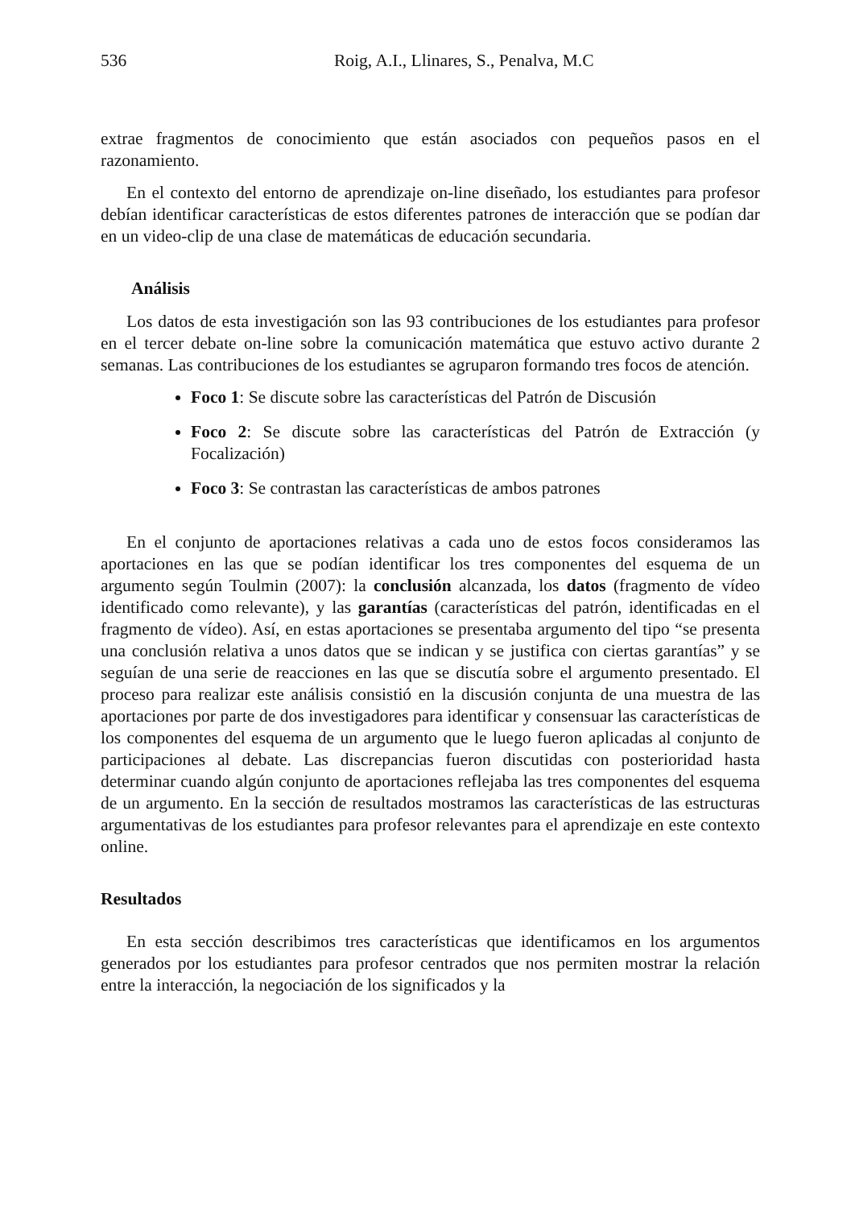536 Roig, A.I., Llinares, S., Penalva, M.C
extrae fragmentos de conocimiento que están asociados con pequeños pasos en el razonamiento.
En el contexto del entorno de aprendizaje on-line diseñado, los estudiantes para profesor debían identificar características de estos diferentes patrones de interacción que se podían dar en un video-clip de una clase de matemáticas de educación secundaria.
Análisis
Los datos de esta investigación son las 93 contribuciones de los estudiantes para profesor en el tercer debate on-line sobre la comunicación matemática que estuvo activo durante 2 semanas. Las contribuciones de los estudiantes se agruparon formando tres focos de atención.
Foco 1: Se discute sobre las características del Patrón de Discusión
Foco 2: Se discute sobre las características del Patrón de Extracción (y Focalización)
Foco 3: Se contrastan las características de ambos patrones
En el conjunto de aportaciones relativas a cada uno de estos focos consideramos las aportaciones en las que se podían identificar los tres componentes del esquema de un argumento según Toulmin (2007): la conclusión alcanzada, los datos (fragmento de vídeo identificado como relevante), y las garantías (características del patrón, identificadas en el fragmento de vídeo). Así, en estas aportaciones se presentaba argumento del tipo “se presenta una conclusión relativa a unos datos que se indican y se justifica con ciertas garantías” y se seguían de una serie de reacciones en las que se discutía sobre el argumento presentado. El proceso para realizar este análisis consistió en la discusión conjunta de una muestra de las aportaciones por parte de dos investigadores para identificar y consensuar las características de los componentes del esquema de un argumento que le luego fueron aplicadas al conjunto de participaciones al debate. Las discrepancias fueron discutidas con posterioridad hasta determinar cuando algún conjunto de aportaciones reflejaba las tres componentes del esquema de un argumento. En la sección de resultados mostramos las características de las estructuras argumentativas de los estudiantes para profesor relevantes para el aprendizaje en este contexto online.
Resultados
En esta sección describimos tres características que identificamos en los argumentos generados por los estudiantes para profesor centrados que nos permiten mostrar la relación entre la interacción, la negociación de los significados y la